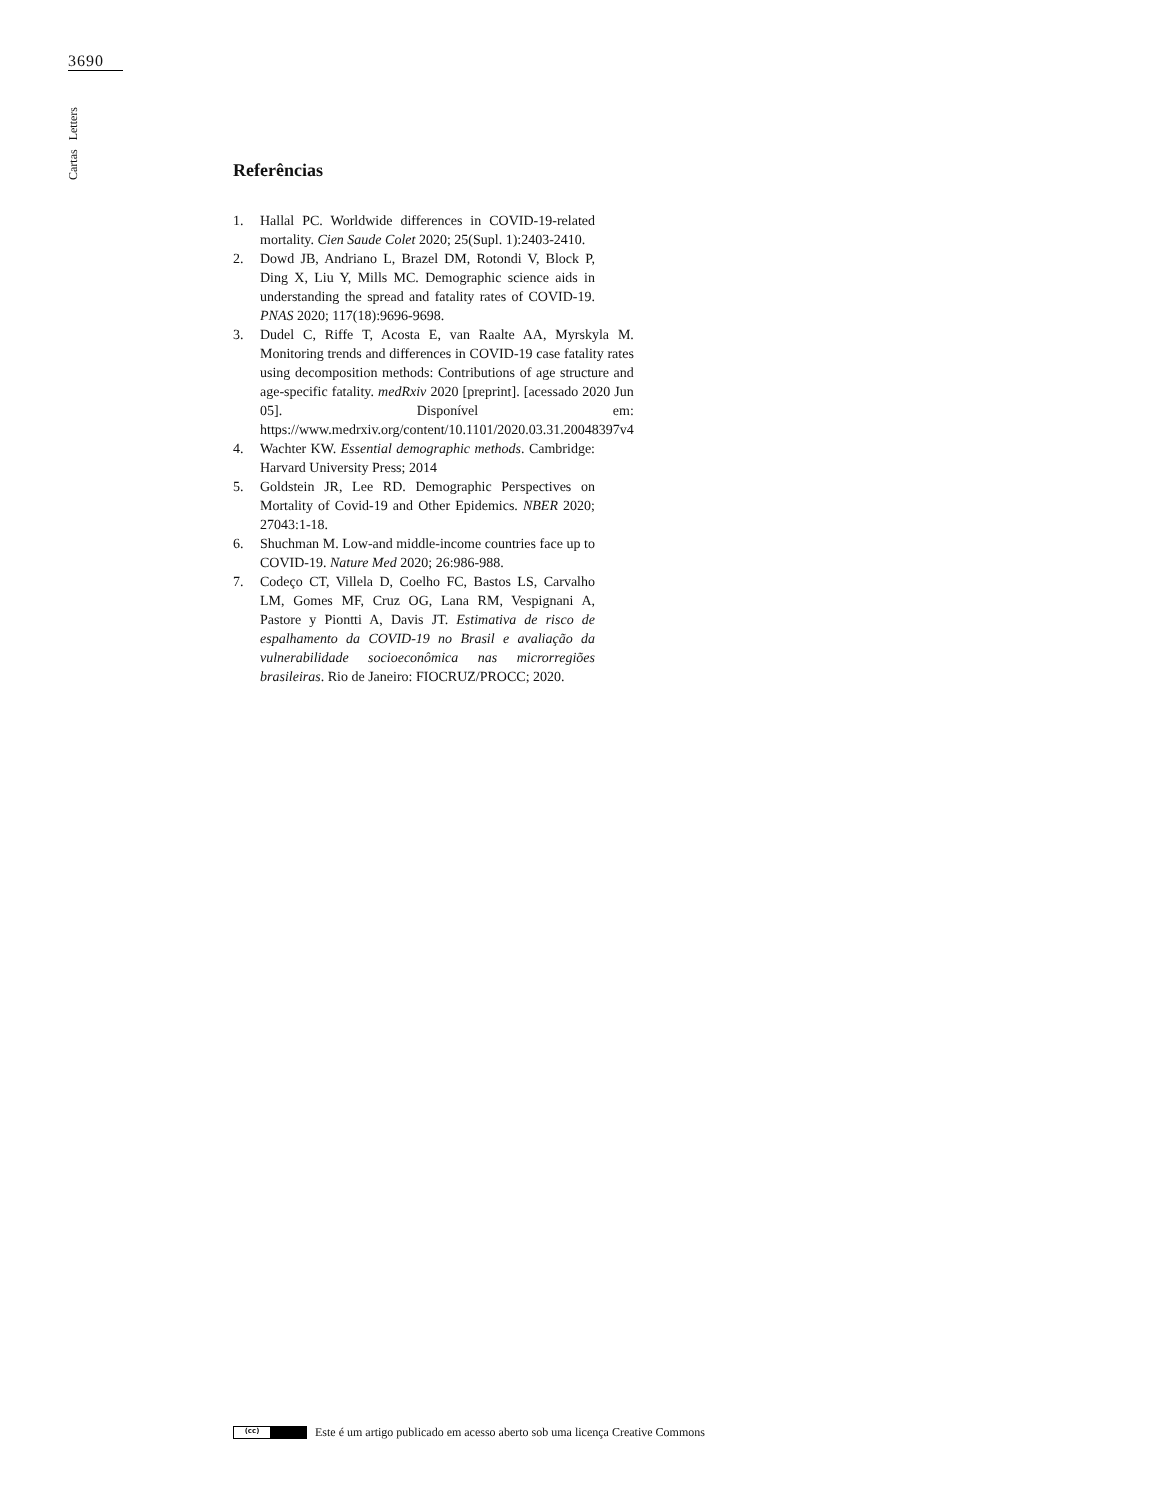3690
Cartas Letters
Referências
1. Hallal PC. Worldwide differences in COVID-19-related mortality. Cien Saude Colet 2020; 25(Supl. 1):2403-2410.
2. Dowd JB, Andriano L, Brazel DM, Rotondi V, Block P, Ding X, Liu Y, Mills MC. Demographic science aids in understanding the spread and fatality rates of COVID-19. PNAS 2020; 117(18):9696-9698.
3. Dudel C, Riffe T, Acosta E, van Raalte AA, Myrskyla M. Monitoring trends and differences in COVID-19 case fatality rates using decomposition methods: Contributions of age structure and age-specific fatality. medRxiv 2020 [preprint]. [acessado 2020 Jun 05]. Disponível em: https://www.medrxiv.org/content/10.1101/2020.03.31.20048397v4
4. Wachter KW. Essential demographic methods. Cambridge: Harvard University Press; 2014
5. Goldstein JR, Lee RD. Demographic Perspectives on Mortality of Covid-19 and Other Epidemics. NBER 2020; 27043:1-18.
6. Shuchman M. Low-and middle-income countries face up to COVID-19. Nature Med 2020; 26:986-988.
7. Codeço CT, Villela D, Coelho FC, Bastos LS, Carvalho LM, Gomes MF, Cruz OG, Lana RM, Vespignani A, Pastore y Piontti A, Davis JT. Estimativa de risco de espalhamento da COVID-19 no Brasil e avaliação da vulnerabilidade socioeconômica nas microrregiões brasileiras. Rio de Janeiro: FIOCRUZ/PROCC; 2020.
(cc)
Este é um artigo publicado em acesso aberto sob uma licença Creative Commons